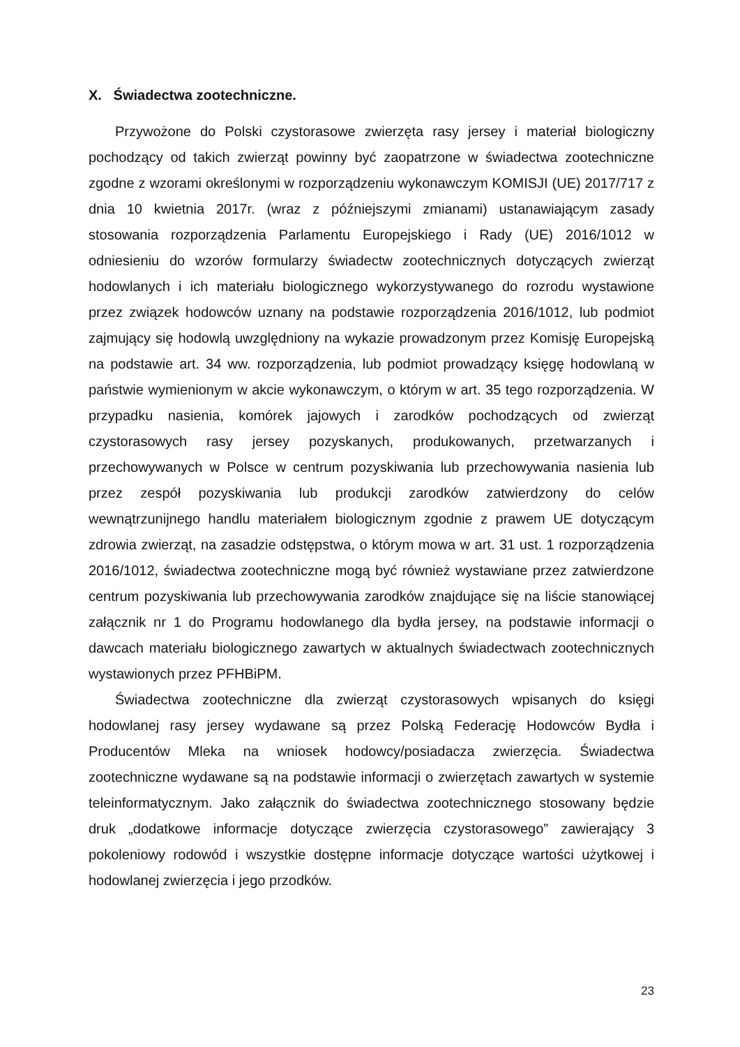X. Świadectwa zootechniczne.
Przywożone do Polski czystorasowe zwierzęta rasy jersey i materiał biologiczny pochodzący od takich zwierząt powinny być zaopatrzone w świadectwa zootechniczne zgodne z wzorami określonymi w rozporządzeniu wykonawczym KOMISJI (UE) 2017/717 z dnia 10 kwietnia 2017r. (wraz z późniejszymi zmianami) ustanawiającym zasady stosowania rozporządzenia Parlamentu Europejskiego i Rady (UE) 2016/1012 w odniesieniu do wzorów formularzy świadectw zootechnicznych dotyczących zwierząt hodowlanych i ich materiału biologicznego wykorzystywanego do rozrodu wystawione przez związek hodowców uznany na podstawie rozporządzenia 2016/1012, lub podmiot zajmujący się hodowlą uwzględniony na wykazie prowadzonym przez Komisję Europejską na podstawie art. 34 ww. rozporządzenia, lub podmiot prowadzący księgę hodowlaną w państwie wymienionym w akcie wykonawczym, o którym w art. 35 tego rozporządzenia. W przypadku nasienia, komórek jajowych i zarodków pochodzących od zwierząt czystorasowych rasy jersey pozyskanych, produkowanych, przetwarzanych i przechowywanych w Polsce w centrum pozyskiwania lub przechowywania nasienia lub przez zespół pozyskiwania lub produkcji zarodków zatwierdzony do celów wewnątrzunijnego handlu materiałem biologicznym zgodnie z prawem UE dotyczącym zdrowia zwierząt, na zasadzie odstępstwa, o którym mowa w art. 31 ust. 1 rozporządzenia 2016/1012, świadectwa zootechniczne mogą być również wystawiane przez zatwierdzone centrum pozyskiwania lub przechowywania zarodków znajdujące się na liście stanowiącej załącznik nr 1 do Programu hodowlanego dla bydła jersey, na podstawie informacji o dawcach materiału biologicznego zawartych w aktualnych świadectwach zootechnicznych wystawionych przez PFHBiPM.
Świadectwa zootechniczne dla zwierząt czystorasowych wpisanych do księgi hodowlanej rasy jersey wydawane są przez Polską Federację Hodowców Bydła i Producentów Mleka na wniosek hodowcy/posiadacza zwierzęcia. Świadectwa zootechniczne wydawane są na podstawie informacji o zwierzętach zawartych w systemie teleinformatycznym. Jako załącznik do świadectwa zootechnicznego stosowany będzie druk „dodatkowe informacje dotyczące zwierzęcia czystorasowego” zawierający 3 pokoleniowy rodowód i wszystkie dostępne informacje dotyczące wartości użytkowej i hodowlanej zwierzęcia i jego przodków.
23